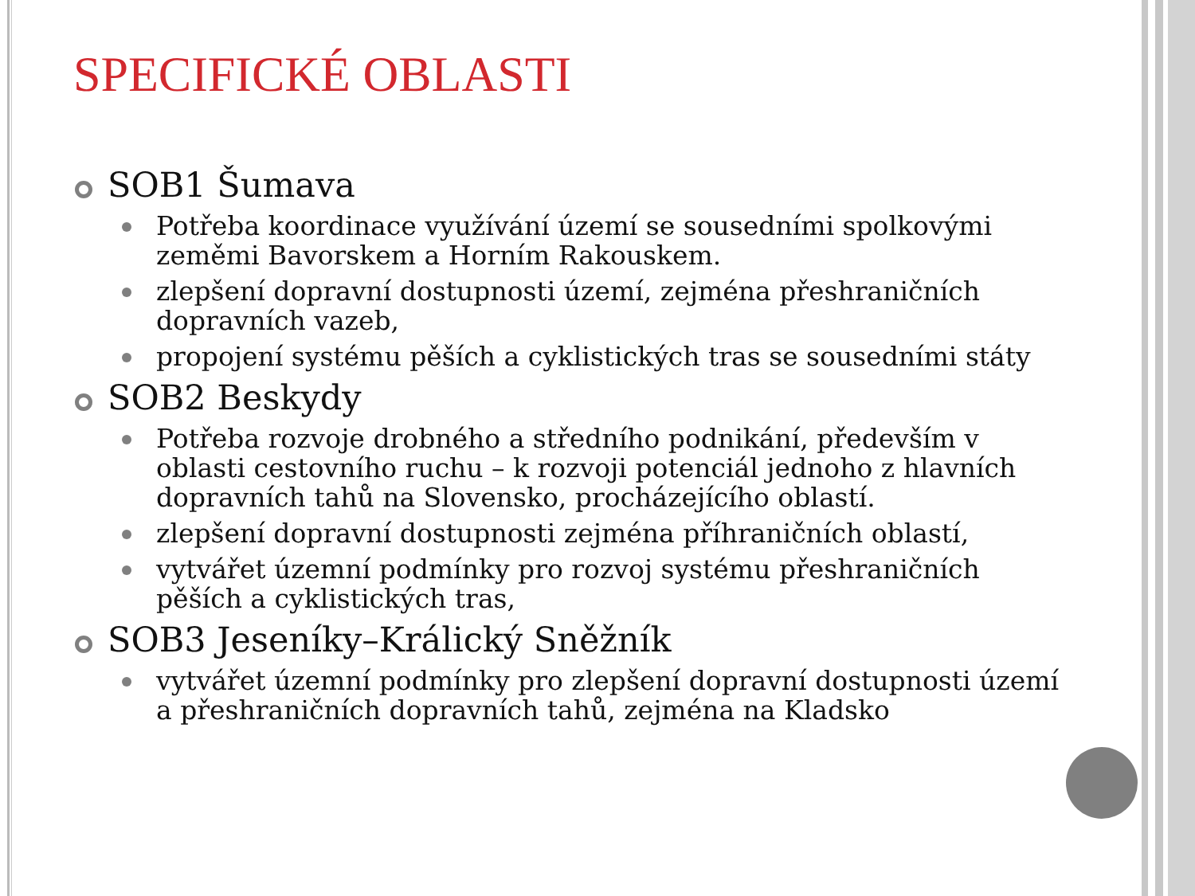SPECIFICKÉ OBLASTI
SOB1 Šumava
Potřeba koordinace využívání území se sousedními spolkovými zeměmi Bavorskem a Horním Rakouskem.
zlepšení dopravní dostupnosti území, zejména přeshraničních dopravních vazeb,
propojení systému pěších a cyklistických tras se sousedními státy
SOB2 Beskydy
Potřeba rozvoje drobného a středního podnikání, především v oblasti cestovního ruchu – k rozvoji potenciál jednoho z hlavních dopravních tahů na Slovensko, procházejícího oblastí.
zlepšení dopravní dostupnosti zejména příhraničních oblastí,
vytvářet územní podmínky pro rozvoj systému přeshraničních pěších a cyklistických tras,
SOB3 Jeseníky–Králický Sněžník
vytvářet územní podmínky pro zlepšení dopravní dostupnosti území a přeshraničních dopravních tahů, zejména na Kladsko